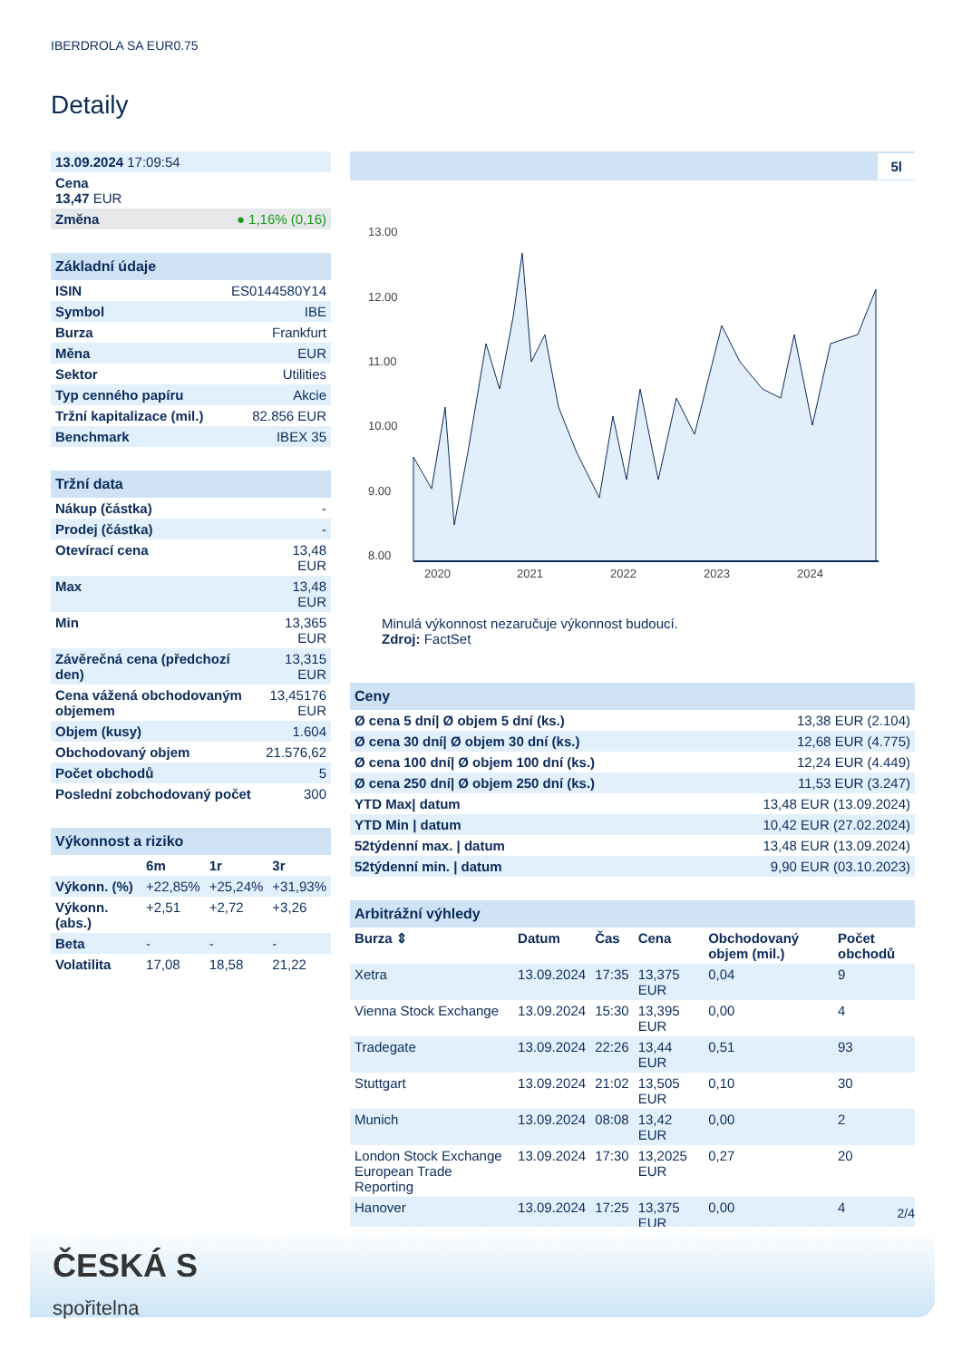IBERDROLA SA EUR0.75
Detaily
| 13.09.2024 17:09:54 |
| Cena 13,47 EUR |
| Změna ● 1,16% (0,16) |
| Základní údaje | |
| ISIN | ES0144580Y14 |
| Symbol | IBE |
| Burza | Frankfurt |
| Měna | EUR |
| Sektor | Utilities |
| Typ cenného papíru | Akcie |
| Tržní kapitalizace (mil.) | 82.856 EUR |
| Benchmark | IBEX 35 |
| Tržní data | |
| Nákup (částka) | - |
| Prodej (částka) | - |
| Otevírací cena | 13,48 EUR |
| Max | 13,48 EUR |
| Min | 13,365 EUR |
| Závěrečná cena (předchozí den) | 13,315 EUR |
| Cena vážená obchodovaným objemem | 13,45176 EUR |
| Objem (kusy) | 1.604 |
| Obchodovaný objem | 21.576,62 |
| Počet obchodů | 5 |
| Poslední zobchodovaný počet | 300 |
| Výkonnost a riziko | | | |
| | 6m | 1r | 3r |
| Výkonn. (%) | +22,85% | +25,24% | +31,93% |
| Výkonn. (abs.) | +2,51 | +2,72 | +3,26 |
| Beta | - | - | - |
| Volatilita | 17,08 | 18,58 | 21,22 |
5l
13.00
12.00
11.00
10.00
9.00
8.00
2020
2021
2022
2023
2024
Minulá výkonnost nezaručuje výkonnost budoucí.
Zdroj: FactSet
| Ceny | |
| Ø cena 5 dní/ Ø objem 5 dní (ks.) | 13,38 EUR (2.104) |
| Ø cena 30 dní/ Ø objem 30 dní (ks.) | 12,68 EUR (4.775) |
| Ø cena 100 dní/ Ø objem 100 dní (ks.) | 12,24 EUR (4.449) |
| Ø cena 250 dní/ Ø objem 250 dní (ks.) | 11,53 EUR (3.247) |
| YTD Max/ datum | 13,48 EUR (13.09.2024) |
| YTD Min / datum | 10,42 EUR (27.02.2024) |
| 52týdenní max. / datum | 13,48 EUR (13.09.2024) |
| 52týdenní min. / datum | 9,90 EUR (03.10.2023) |
| Arbitrážní výhledy | | | | | |
| Burza ⇕ | Datum | Čas | Cena | Obchodovaný objem (mil.) | Počet obchodů |
| Xetra | 13.09.2024 | 17:35 | 13,375 EUR | 0,04 | 9 |
| Vienna Stock Exchange | 13.09.2024 | 15:30 | 13,395 EUR | 0,00 | 4 |
| Tradegate | 13.09.2024 | 22:26 | 13,44 EUR | 0,51 | 93 |
| Stuttgart | 13.09.2024 | 21:02 | 13,505 EUR | 0,10 | 30 |
| Munich | 13.09.2024 | 08:08 | 13,42 EUR | 0,00 | 2 |
| London Stock Exchange European Trade Reporting | 13.09.2024 | 17:30 | 13,2025 EUR | 0,27 | 20 |
| Hanover | 13.09.2024 | 17:25 | 13,375 EUR | 0,00 | 4 |
2/4
ČESKÁ S
spořitelna